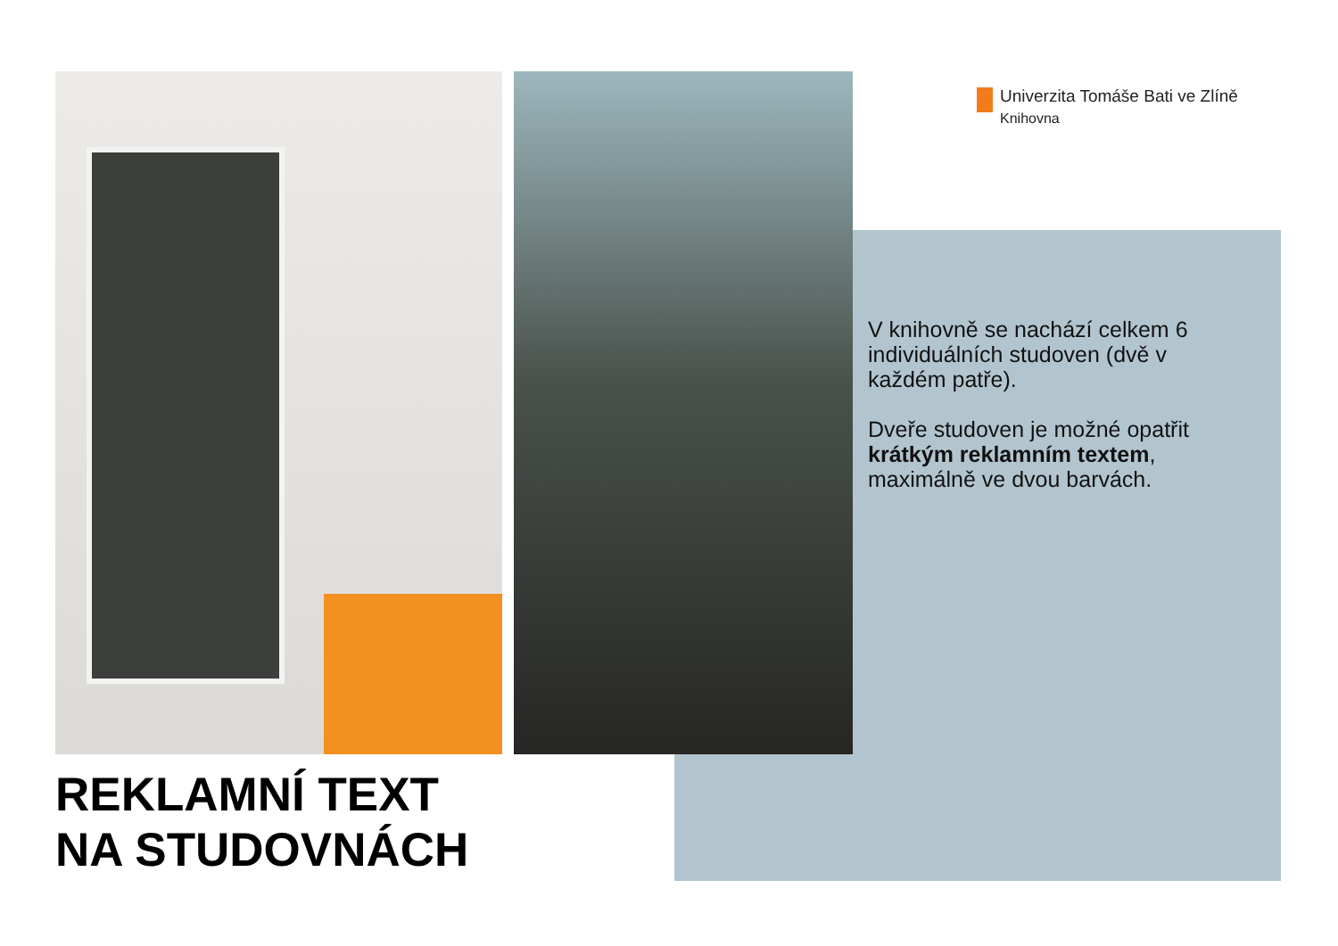Univerzita Tomáše Bati ve Zlíně
Knihovna
V knihovně se nachází celkem 6 individuálních studoven (dvě v každém patře).
Dveře studoven je možné opatřit krátkým reklamním textem, maximálně ve dvou barvách.
REKLAMNÍ TEXT
NA STUDOVNÁCH